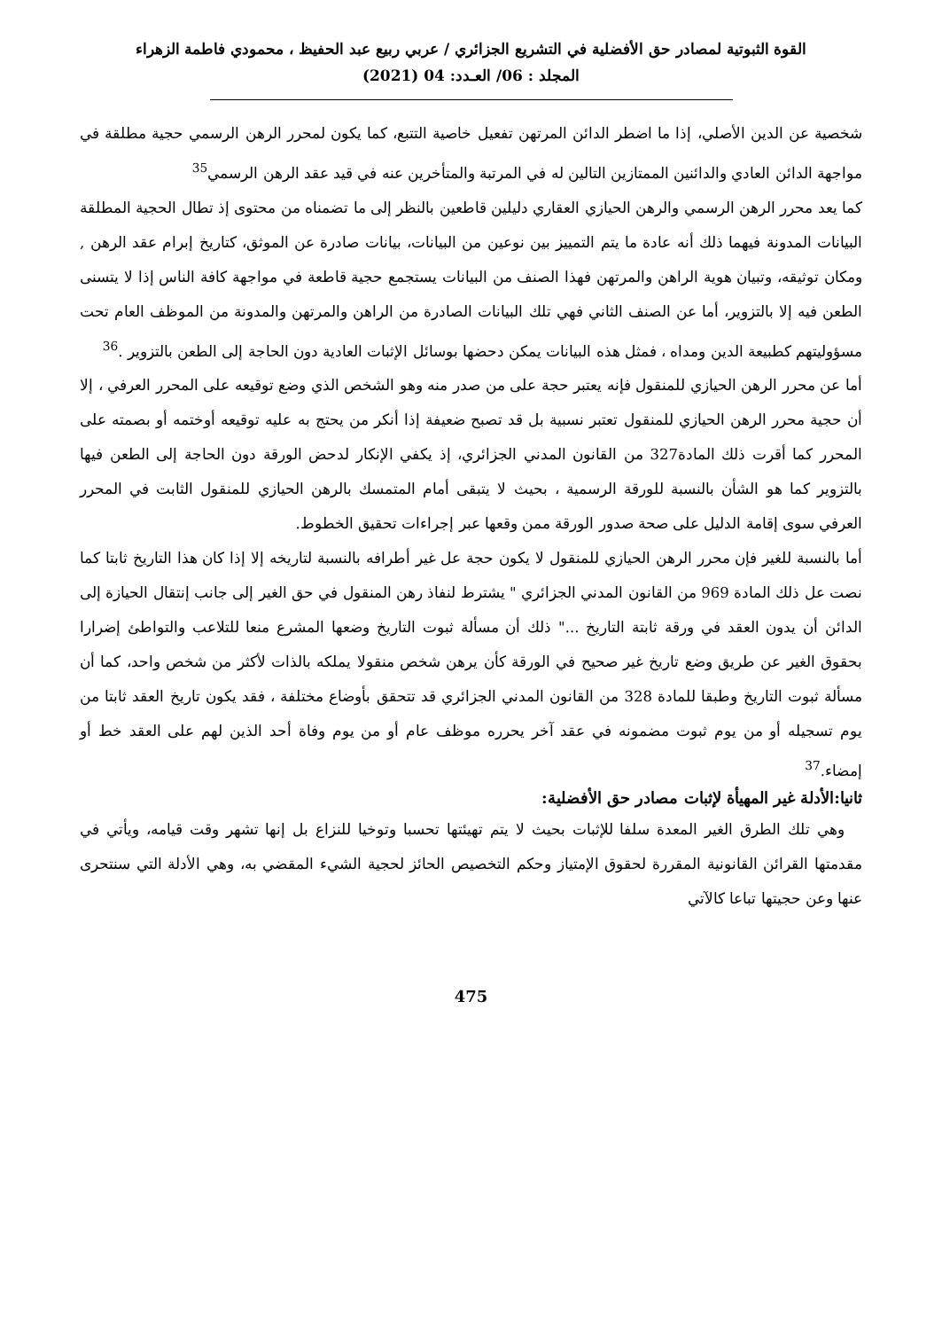القوة الثبوتية لمصادر حق الأفضلية في التشريع الجزائري / عربي ربيع عبد الحفيظ ، محمودي فاطمة الزهراء
المجلد : 06/ العـدد: 04 (2021)
شخصية عن الدين الأصلي، إذا ما اضطر الدائن المرتهن تفعيل خاصية التتبع، كما يكون لمحرر الرهن الرسمي حجية مطلقة في مواجهة الدائن العادي والدائنين الممتازين التالين له في المرتبة والمتأخرين عنه في قيد عقد الرهن الرسمي<sup>35</sup>
كما يعد محرر الرهن الرسمي والرهن الحيازي العقاري دليلين قاطعين بالنظر إلى ما تضمناه من محتوى إذ تطال الحجية المطلقة البيانات المدونة فيهما ذلك أنه عادة ما يتم التمييز بين نوعين من البيانات، بيانات صادرة عن الموثق، كتاريخ إبرام عقد الرهن , ومكان توثيقه، وتبيان هوية الراهن والمرتهن فهذا الصنف من البيانات يستجمع حجية قاطعة في مواجهة كافة الناس إذا لا يتسنى الطعن فيه إلا بالتزوير، أما عن الصنف الثاني فهي تلك البيانات الصادرة من الراهن والمرتهن والمدونة من الموظف العام تحت مسؤوليتهم كطبيعة الدين ومداه ، فمثل هذه البيانات يمكن دحضها بوسائل الإثبات العادية دون الحاجة إلى الطعن بالتزوير .<sup>36</sup>
أما عن محرر الرهن الحيازي للمنقول فإنه يعتبر حجة على من صدر منه وهو الشخص الذي وضع توقيعه على المحرر العرفي ، إلا أن حجية محرر الرهن الحيازي للمنقول تعتبر نسبية بل قد تصبح ضعيفة إذا أنكر من يحتج به عليه توقيعه أوختمه أو بصمته على المحرر كما أقرت ذلك المادة327 من القانون المدني الجزائري، إذ يكفي الإنكار لدحض الورقة دون الحاجة إلى الطعن فيها بالتزوير كما هو الشأن بالنسبة للورقة الرسمية ، بحيث لا يتبقى أمام المتمسك بالرهن الحيازي للمنقول الثابت في المحرر العرفي سوى إقامة الدليل على صحة صدور الورقة ممن وقعها عبر إجراءات تحقيق الخطوط.
أما بالنسبة للغير فإن محرر الرهن الحيازي للمنقول لا يكون حجة عل غير أطرافه بالنسبة لتاريخه إلا إذا كان هذا التاريخ ثابتا كما نصت عل ذلك المادة 969 من القانون المدني الجزائري " يشترط لنفاذ رهن المنقول في حق الغير إلى جانب إنتقال الحيازة إلى الدائن أن يدون العقد في ورقة ثابتة التاريخ ..." ذلك أن مسألة ثبوت التاريخ وضعها المشرع منعا للتلاعب والتواطئ إضرارا بحقوق الغير عن طريق وضع تاريخ غير صحيح في الورقة كأن يرهن شخص منقولا يملكه بالذات لأكثر من شخص واحد، كما أن مسألة ثبوت التاريخ وطبقا للمادة 328 من القانون المدني الجزائري قد تتحقق بأوضاع مختلفة ، فقد يكون تاريخ العقد ثابتا من يوم تسجيله أو من يوم ثبوت مضمونه في عقد آخر يحرره موظف عام أو من يوم وفاة أحد الذين لهم على العقد خط أو إمضاء.<sup>37</sup>
ثانيا:الأدلة غير المهيأة لإثبات مصادر حق الأفضلية:
وهي تلك الطرق الغير المعدة سلفا للإثبات بحيث لا يتم تهيئتها تحسبا وتوخيا للنزاع بل إنها تشهر وقت قيامه، ويأتي في مقدمتها القرائن القانونية المقررة لحقوق الإمتياز وحكم التخصيص الحائز لحجية الشيء المقضي به، وهي الأدلة التي سنتحرى عنها وعن حجيتها تباعا كالآتي
475